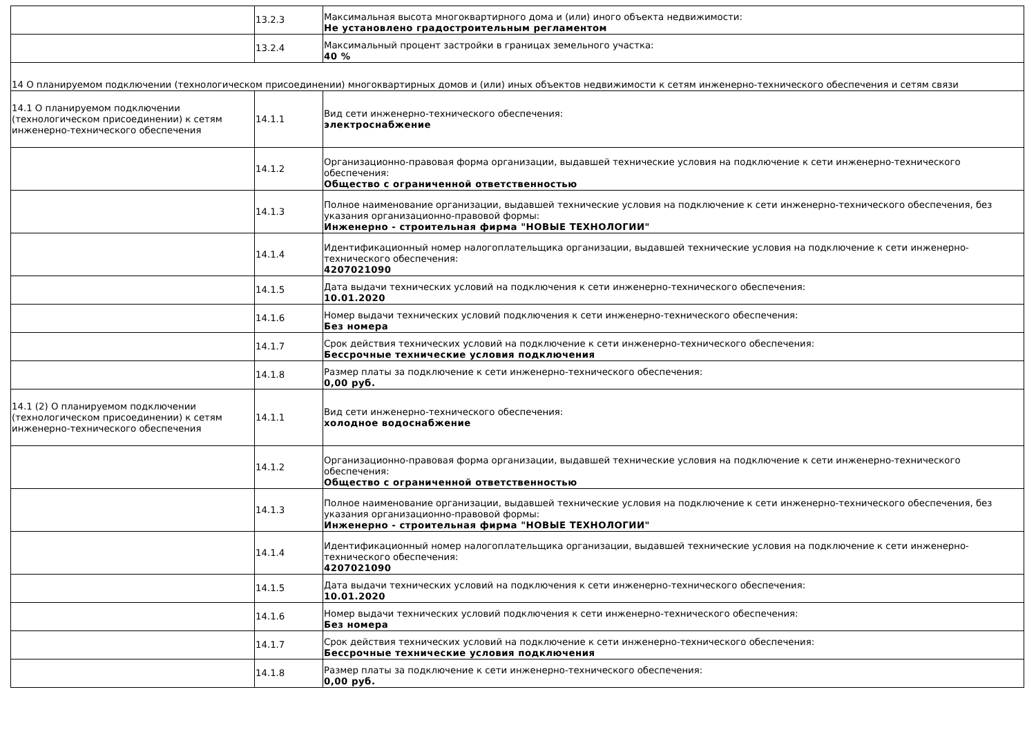| | 13.2.3 | Максимальная высота многоквартирного дома и (или) иного объекта недвижимости: Не установлено градостроительным регламентом |
| | 13.2.4 | Максимальный процент застройки в границах земельного участка: 40 % |
| 14 О планируемом подключении (технологическом присоединении) многоквартирных домов и (или) иных объектов недвижимости к сетям инженерно-технического обеспечения и сетям связи | | |
| 14.1 О планируемом подключении (технологическом присоединении) к сетям инженерно-технического обеспечения | 14.1.1 | Вид сети инженерно-технического обеспечения: электроснабжение |
| | 14.1.2 | Организационно-правовая форма организации, выдавшей технические условия на подключение к сети инженерно-технического обеспечения: Общество с ограниченной ответственностью |
| | 14.1.3 | Полное наименование организации, выдавшей технические условия на подключение к сети инженерно-технического обеспечения, без указания организационно-правовой формы: Инженерно - строительная фирма "НОВЫЕ ТЕХНОЛОГИИ" |
| | 14.1.4 | Идентификационный номер налогоплательщика организации, выдавшей технические условия на подключение к сети инженерно-технического обеспечения: 4207021090 |
| | 14.1.5 | Дата выдачи технических условий на подключения к сети инженерно-технического обеспечения: 10.01.2020 |
| | 14.1.6 | Номер выдачи технических условий подключения к сети инженерно-технического обеспечения: Без номера |
| | 14.1.7 | Срок действия технических условий на подключение к сети инженерно-технического обеспечения: Бессрочные технические условия подключения |
| | 14.1.8 | Размер платы за подключение к сети инженерно-технического обеспечения: 0,00 руб. |
| 14.1 (2) О планируемом подключении (технологическом присоединении) к сетям инженерно-технического обеспечения | 14.1.1 | Вид сети инженерно-технического обеспечения: холодное водоснабжение |
| | 14.1.2 | Организационно-правовая форма организации, выдавшей технические условия на подключение к сети инженерно-технического обеспечения: Общество с ограниченной ответственностью |
| | 14.1.3 | Полное наименование организации, выдавшей технические условия на подключение к сети инженерно-технического обеспечения, без указания организационно-правовой формы: Инженерно - строительная фирма "НОВЫЕ ТЕХНОЛОГИИ" |
| | 14.1.4 | Идентификационный номер налогоплательщика организации, выдавшей технические условия на подключение к сети инженерно-технического обеспечения: 4207021090 |
| | 14.1.5 | Дата выдачи технических условий на подключения к сети инженерно-технического обеспечения: 10.01.2020 |
| | 14.1.6 | Номер выдачи технических условий подключения к сети инженерно-технического обеспечения: Без номера |
| | 14.1.7 | Срок действия технических условий на подключение к сети инженерно-технического обеспечения: Бессрочные технические условия подключения |
| | 14.1.8 | Размер платы за подключение к сети инженерно-технического обеспечения: 0,00 руб. |